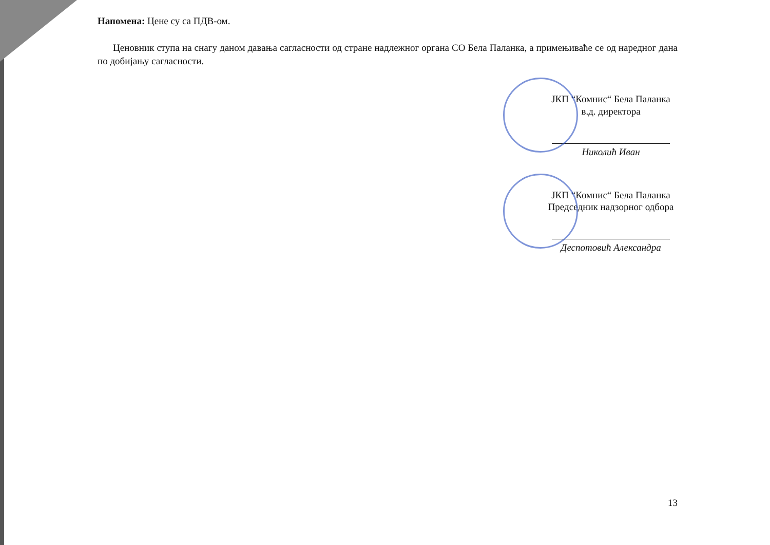Напомена: Цене су са ПДВ-ом.
Ценовник ступа на снагу даном давања сагласности од стране надлежног органа СО Бела Паланка, а примењиваће се од наредног дана по добијању сагласности.
ЈКП “Комнис“ Бела Паланка
в.д. директора
Николић Иван
ЈКП “Комнис“ Бела Паланка
Председник надзорног одбора
Деспотовић Александра
13